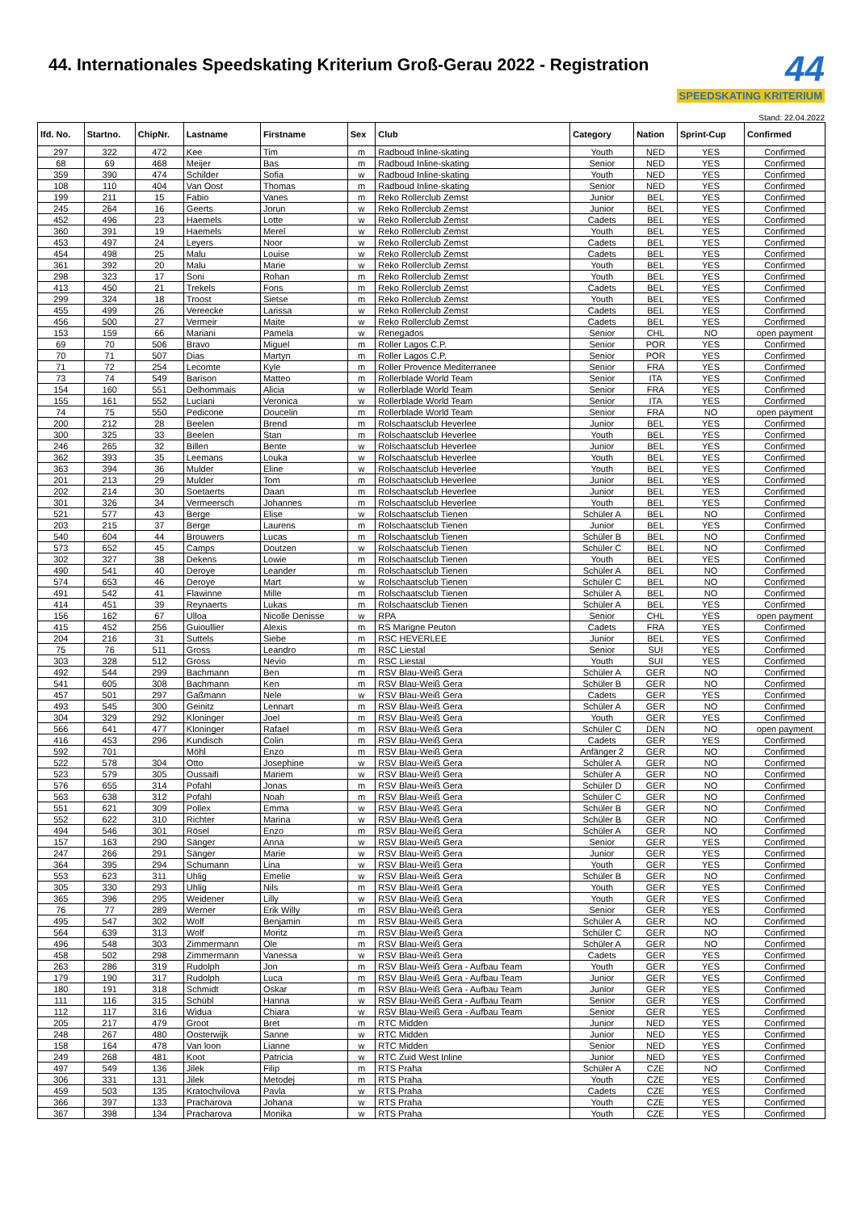44. Internationales Speedskating Kriterium Groß-Gerau 2022 - Registration
44
SPEEDSKATING KRITERIUM
Stand: 22.04.2022
| lfd. No. | Startno. | ChipNr. | Lastname | Firstname | Sex | Club | Category | Nation | Sprint-Cup | Confirmed |
| --- | --- | --- | --- | --- | --- | --- | --- | --- | --- | --- |
| 297 | 322 | 472 | Kee | Tim | m | Radboud Inline-skating | Youth | NED | YES | Confirmed |
| 68 | 69 | 468 | Meijer | Bas | m | Radboud Inline-skating | Senior | NED | YES | Confirmed |
| 359 | 390 | 474 | Schilder | Sofia | w | Radboud Inline-skating | Youth | NED | YES | Confirmed |
| 108 | 110 | 404 | Van Oost | Thomas | m | Radboud Inline-skating | Senior | NED | YES | Confirmed |
| 199 | 211 | 15 | Fabio | Vanes | m | Reko Rollerclub Zemst | Junior | BEL | YES | Confirmed |
| 245 | 264 | 16 | Geerts | Jorun | w | Reko Rollerclub Zemst | Junior | BEL | YES | Confirmed |
| 452 | 496 | 23 | Haemels | Lotte | w | Reko Rollerclub Zemst | Cadets | BEL | YES | Confirmed |
| 360 | 391 | 19 | Haemels | Merel | w | Reko Rollerclub Zemst | Youth | BEL | YES | Confirmed |
| 453 | 497 | 24 | Leyers | Noor | w | Reko Rollerclub Zemst | Cadets | BEL | YES | Confirmed |
| 454 | 498 | 25 | Malu | Louise | w | Reko Rollerclub Zemst | Cadets | BEL | YES | Confirmed |
| 361 | 392 | 20 | Malu | Marie | w | Reko Rollerclub Zemst | Youth | BEL | YES | Confirmed |
| 298 | 323 | 17 | Soni | Rohan | m | Reko Rollerclub Zemst | Youth | BEL | YES | Confirmed |
| 413 | 450 | 21 | Trekels | Fons | m | Reko Rollerclub Zemst | Cadets | BEL | YES | Confirmed |
| 299 | 324 | 18 | Troost | Sietse | m | Reko Rollerclub Zemst | Youth | BEL | YES | Confirmed |
| 455 | 499 | 26 | Vereecke | Larissa | w | Reko Rollerclub Zemst | Cadets | BEL | YES | Confirmed |
| 456 | 500 | 27 | Vermeir | Maite | w | Reko Rollerclub Zemst | Cadets | BEL | YES | Confirmed |
| 153 | 159 | 66 | Mariani | Pamela | w | Renegados | Senior | CHL | NO | open payment |
| 69 | 70 | 506 | Bravo | Miguel | m | Roller Lagos C.P. | Senior | POR | YES | Confirmed |
| 70 | 71 | 507 | Dias | Martyn | m | Roller Lagos C.P. | Senior | POR | YES | Confirmed |
| 71 | 72 | 254 | Lecomte | Kyle | m | Roller Provence Mediterranee | Senior | FRA | YES | Confirmed |
| 73 | 74 | 549 | Barison | Matteo | m | Rollerblade World Team | Senior | ITA | YES | Confirmed |
| 154 | 160 | 551 | Delhommais | Alicia | w | Rollerblade World Team | Senior | FRA | YES | Confirmed |
| 155 | 161 | 552 | Luciani | Veronica | w | Rollerblade World Team | Senior | ITA | YES | Confirmed |
| 74 | 75 | 550 | Pedicone | Doucelin | m | Rollerblade World Team | Senior | FRA | NO | open payment |
| 200 | 212 | 28 | Beelen | Brend | m | Rolschaatsclub Heverlee | Junior | BEL | YES | Confirmed |
| 300 | 325 | 33 | Beelen | Stan | m | Rolschaatsclub Heverlee | Youth | BEL | YES | Confirmed |
| 246 | 265 | 32 | Billen | Bente | w | Rolschaatsclub Heverlee | Junior | BEL | YES | Confirmed |
| 362 | 393 | 35 | Leemans | Louka | w | Rolschaatsclub Heverlee | Youth | BEL | YES | Confirmed |
| 363 | 394 | 36 | Mulder | Eline | w | Rolschaatsclub Heverlee | Youth | BEL | YES | Confirmed |
| 201 | 213 | 29 | Mulder | Tom | m | Rolschaatsclub Heverlee | Junior | BEL | YES | Confirmed |
| 202 | 214 | 30 | Soetaerts | Daan | m | Rolschaatsclub Heverlee | Junior | BEL | YES | Confirmed |
| 301 | 326 | 34 | Vermeersch | Johannes | m | Rolschaatsclub Heverlee | Youth | BEL | YES | Confirmed |
| 521 | 577 | 43 | Berge | Elise | w | Rolschaatsclub Tienen | Schüler A | BEL | NO | Confirmed |
| 203 | 215 | 37 | Berge | Laurens | m | Rolschaatsclub Tienen | Junior | BEL | YES | Confirmed |
| 540 | 604 | 44 | Brouwers | Lucas | m | Rolschaatsclub Tienen | Schüler B | BEL | NO | Confirmed |
| 573 | 652 | 45 | Camps | Doutzen | w | Rolschaatsclub Tienen | Schüler C | BEL | NO | Confirmed |
| 302 | 327 | 38 | Dekens | Lowie | m | Rolschaatsclub Tienen | Youth | BEL | YES | Confirmed |
| 490 | 541 | 40 | Deroye | Leander | m | Rolschaatsclub Tienen | Schüler A | BEL | NO | Confirmed |
| 574 | 653 | 46 | Deroye | Mart | w | Rolschaatsclub Tienen | Schüler C | BEL | NO | Confirmed |
| 491 | 542 | 41 | Flawinne | Mille | m | Rolschaatsclub Tienen | Schüler A | BEL | NO | Confirmed |
| 414 | 451 | 39 | Reynaerts | Lukas | m | Rolschaatsclub Tienen | Schüler A | BEL | YES | Confirmed |
| 156 | 162 | 67 | Ulloa | Nicolle Denisse | w | RPA | Senior | CHL | YES | open payment |
| 415 | 452 | 256 | Guioullier | Alexis | m | RS Marigne Peuton | Cadets | FRA | YES | Confirmed |
| 204 | 216 | 31 | Suttels | Siebe | m | RSC HEVERLEE | Junior | BEL | YES | Confirmed |
| 75 | 76 | 511 | Gross | Leandro | m | RSC Liestal | Senior | SUI | YES | Confirmed |
| 303 | 328 | 512 | Gross | Nevio | m | RSC Liestal | Youth | SUI | YES | Confirmed |
| 492 | 544 | 299 | Bachmann | Ben | m | RSV Blau-Weiß Gera | Schüler A | GER | NO | Confirmed |
| 541 | 605 | 308 | Bachmann | Ken | m | RSV Blau-Weiß Gera | Schüler B | GER | NO | Confirmed |
| 457 | 501 | 297 | Gaßmann | Nele | w | RSV Blau-Weiß Gera | Cadets | GER | YES | Confirmed |
| 493 | 545 | 300 | Geinitz | Lennart | m | RSV Blau-Weiß Gera | Schüler A | GER | NO | Confirmed |
| 304 | 329 | 292 | Kloninger | Joel | m | RSV Blau-Weiß Gera | Youth | GER | YES | Confirmed |
| 566 | 641 | 477 | Kloninger | Rafael | m | RSV Blau-Weiß Gera | Schüler C | DEN | NO | open payment |
| 416 | 453 | 296 | Kundisch | Colin | m | RSV Blau-Weiß Gera | Cadets | GER | YES | Confirmed |
| 592 | 701 | | Möhl | Enzo | m | RSV Blau-Weiß Gera | Anfänger 2 | GER | NO | Confirmed |
| 522 | 578 | 304 | Otto | Josephine | w | RSV Blau-Weiß Gera | Schüler A | GER | NO | Confirmed |
| 523 | 579 | 305 | Oussaifi | Mariem | w | RSV Blau-Weiß Gera | Schüler A | GER | NO | Confirmed |
| 576 | 655 | 314 | Pofahl | Jonas | m | RSV Blau-Weiß Gera | Schüler D | GER | NO | Confirmed |
| 563 | 638 | 312 | Pofahl | Noah | m | RSV Blau-Weiß Gera | Schüler C | GER | NO | Confirmed |
| 551 | 621 | 309 | Pollex | Emma | w | RSV Blau-Weiß Gera | Schüler B | GER | NO | Confirmed |
| 552 | 622 | 310 | Richter | Marina | w | RSV Blau-Weiß Gera | Schüler B | GER | NO | Confirmed |
| 494 | 546 | 301 | Rösel | Enzo | m | RSV Blau-Weiß Gera | Schüler A | GER | NO | Confirmed |
| 157 | 163 | 290 | Sänger | Anna | w | RSV Blau-Weiß Gera | Senior | GER | YES | Confirmed |
| 247 | 266 | 291 | Sänger | Marie | w | RSV Blau-Weiß Gera | Junior | GER | YES | Confirmed |
| 364 | 395 | 294 | Schumann | Lina | w | RSV Blau-Weiß Gera | Youth | GER | YES | Confirmed |
| 553 | 623 | 311 | Uhlig | Emelie | w | RSV Blau-Weiß Gera | Schüler B | GER | NO | Confirmed |
| 305 | 330 | 293 | Uhlig | Nils | m | RSV Blau-Weiß Gera | Youth | GER | YES | Confirmed |
| 365 | 396 | 295 | Weidener | Lilly | w | RSV Blau-Weiß Gera | Youth | GER | YES | Confirmed |
| 76 | 77 | 289 | Werner | Erik Willy | m | RSV Blau-Weiß Gera | Senior | GER | YES | Confirmed |
| 495 | 547 | 302 | Wolf | Benjamin | m | RSV Blau-Weiß Gera | Schüler A | GER | NO | Confirmed |
| 564 | 639 | 313 | Wolf | Moritz | m | RSV Blau-Weiß Gera | Schüler C | GER | NO | Confirmed |
| 496 | 548 | 303 | Zimmermann | Ole | m | RSV Blau-Weiß Gera | Schüler A | GER | NO | Confirmed |
| 458 | 502 | 298 | Zimmermann | Vanessa | w | RSV Blau-Weiß Gera | Cadets | GER | YES | Confirmed |
| 263 | 286 | 319 | Rudolph | Jon | m | RSV Blau-Weiß Gera - Aufbau Team | Youth | GER | YES | Confirmed |
| 179 | 190 | 317 | Rudolph | Luca | m | RSV Blau-Weiß Gera - Aufbau Team | Junior | GER | YES | Confirmed |
| 180 | 191 | 318 | Schmidt | Oskar | m | RSV Blau-Weiß Gera - Aufbau Team | Junior | GER | YES | Confirmed |
| 111 | 116 | 315 | Schübl | Hanna | w | RSV Blau-Weiß Gera - Aufbau Team | Senior | GER | YES | Confirmed |
| 112 | 117 | 316 | Widua | Chiara | w | RSV Blau-Weiß Gera - Aufbau Team | Senior | GER | YES | Confirmed |
| 205 | 217 | 479 | Groot | Bret | m | RTC Midden | Junior | NED | YES | Confirmed |
| 248 | 267 | 480 | Oosterwijk | Sanne | w | RTC Midden | Junior | NED | YES | Confirmed |
| 158 | 164 | 478 | Van loon | Lianne | w | RTC Midden | Senior | NED | YES | Confirmed |
| 249 | 268 | 481 | Koot | Patricia | w | RTC Zuid West Inline | Junior | NED | YES | Confirmed |
| 497 | 549 | 136 | Jilek | Filip | m | RTS Praha | Schüler A | CZE | NO | Confirmed |
| 306 | 331 | 131 | Jilek | Metodej | m | RTS Praha | Youth | CZE | YES | Confirmed |
| 459 | 503 | 135 | Kratochvilova | Pavla | w | RTS Praha | Cadets | CZE | YES | Confirmed |
| 366 | 397 | 133 | Pracharova | Johana | w | RTS Praha | Youth | CZE | YES | Confirmed |
| 367 | 398 | 134 | Pracharova | Monika | w | RTS Praha | Youth | CZE | YES | Confirmed |